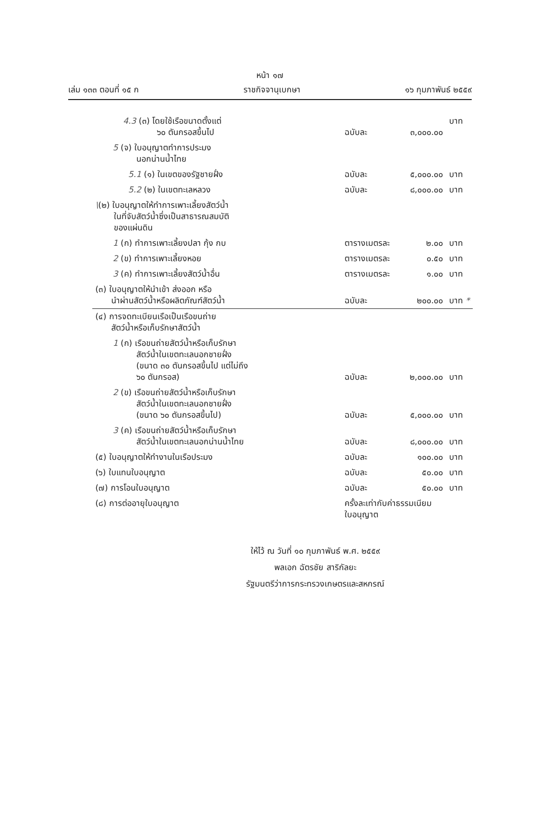หน้า ๑๗
เล่ม ๑๓๓ ตอนที่ ๑๕ ก ราชกิจจานุเบกษา ๑๖ กุมภาพันธ์ ๒๕๕๙
| 4.3 (๓) โดยใช้เรือขนาดตั้งแต่ ๖๐ ตันกรอสขึ้นไป | ฉบับละ | ๓,๐๐๐.๐๐ | บาท |
| 5 (จ) ใบอนุญาตทำการประมง นอกน่านน้ำไทย | | | |
| 5.1 (๑) ในเขตของรัฐชายฝั่ง | ฉบับละ | ๕,๐๐๐.๐๐ | บาท |
| 5.2 (๒) ในเขตทะเลหลวง | ฉบับละ | ๘,๐๐๐.๐๐ | บาท |
| \ (๒) ใบอนุญาตให้ทำการเพาะเลี้ยงสัตว์น้ำ ในที่จับสัตว์น้ำซึ่งเป็นสาธารณสมบัติ ของแผ่นดิน | | | |
| 1 (ก) ทำการเพาะเลี้ยงปลา กุ้ง กบ | ตารางเมตรละ | ๒.๐๐ | บาท |
| 2 (ข) ทำการเพาะเลี้ยงหอย | ตารางเมตรละ | ๐.๕๐ | บาท |
| 3 (ค) ทำการเพาะเลี้ยงสัตว์น้ำอื่น | ตารางเมตรละ | ๑.๐๐ | บาท |
| (๓) ใบอนุญาตให้นำเข้า ส่งออก หรือ นำผ่านสัตว์น้ำหรือผลิตภัณฑ์สัตว์น้ำ | ฉบับละ | ๒๐๐.๐๐ | บาท * |
| (๔) การจดทะเบียนเรือเป็นเรือขนถ่าย สัตว์น้ำหรือเก็บรักษาสัตว์น้ำ | | | |
| 1 (ก) เรือขนถ่ายสัตว์น้ำหรือเก็บรักษา สัตว์น้ำในเขตทะเลนอกชายฝั่ง (ขนาด ๓๐ ตันกรอสขึ้นไป แต่ไม่ถึง ๖๐ ตันกรอส) | ฉบับละ | ๒,๐๐๐.๐๐ | บาท |
| 2 (ข) เรือขนถ่ายสัตว์น้ำหรือเก็บรักษา สัตว์น้ำในเขตทะเลนอกชายฝั่ง (ขนาด ๖๐ ตันกรอสขึ้นไป) | ฉบับละ | ๕,๐๐๐.๐๐ | บาท |
| 3 (ค) เรือขนถ่ายสัตว์น้ำหรือเก็บรักษา สัตว์น้ำในเขตทะเลนอกน่านน้ำไทย | ฉบับละ | ๘,๐๐๐.๐๐ | บาท |
| (๕) ใบอนุญาตให้ทำงานในเรือประมง | ฉบับละ | ๑๐๐.๐๐ | บาท |
| (๖) ใบแทนใบอนุญาต | ฉบับละ | ๕๐.๐๐ | บาท |
| (๗) การโอนใบอนุญาต | ฉบับละ | ๕๐.๐๐ | บาท |
| (๘) การต่ออายุใบอนุญาต | ครั้งละเท่ากับค่าธรรมเนียม ใบอนุญาต | | |
ให้ไว้ ณ วันที่ ๑๐ กุมภาพันธ์ พ.ศ. ๒๕๕๙
พลเอก ฉัตรชัย สาริกัลยะ
รัฐมนตรีว่าการกระทรวงเกษตรและสหกรณ์